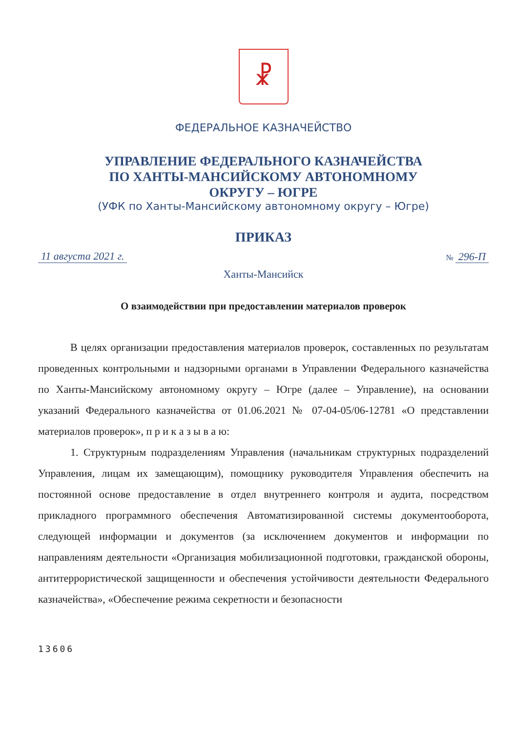☧
ФЕДЕРАЛЬНОЕ КАЗНАЧЕЙСТВО
УПРАВЛЕНИЕ ФЕДЕРАЛЬНОГО КАЗНАЧЕЙСТВА
ПО ХАНТЫ-МАНСИЙСКОМУ АВТОНОМНОМУ
ОКРУГУ – ЮГРЕ
(УФК по Ханты-Мансийскому автономному округу – Югре)
ПРИКАЗ
11 августа 2021 г. № 296-П
Ханты-Мансийск
О взаимодействии при предоставлении материалов проверок
В целях организации предоставления материалов проверок, составленных по результатам проведенных контрольными и надзорными органами в Управлении Федерального казначейства по Ханты-Мансийскому автономному округу – Югре (далее – Управление), на основании указаний Федерального казначейства от 01.06.2021 № 07-04-05/06-12781 «О представлении материалов проверок», п р и к а з ы в а ю:
1. Структурным подразделениям Управления (начальникам структурных подразделений Управления, лицам их замещающим), помощнику руководителя Управления обеспечить на постоянной основе предоставление в отдел внутреннего контроля и аудита, посредством прикладного программного обеспечения Автоматизированной системы документооборота, следующей информации и документов (за исключением документов и информации по направлениям деятельности «Организация мобилизационной подготовки, гражданской обороны, антитеррористической защищенности и обеспечения устойчивости деятельности Федерального казначейства», «Обеспечение режима секретности и безопасности
13606